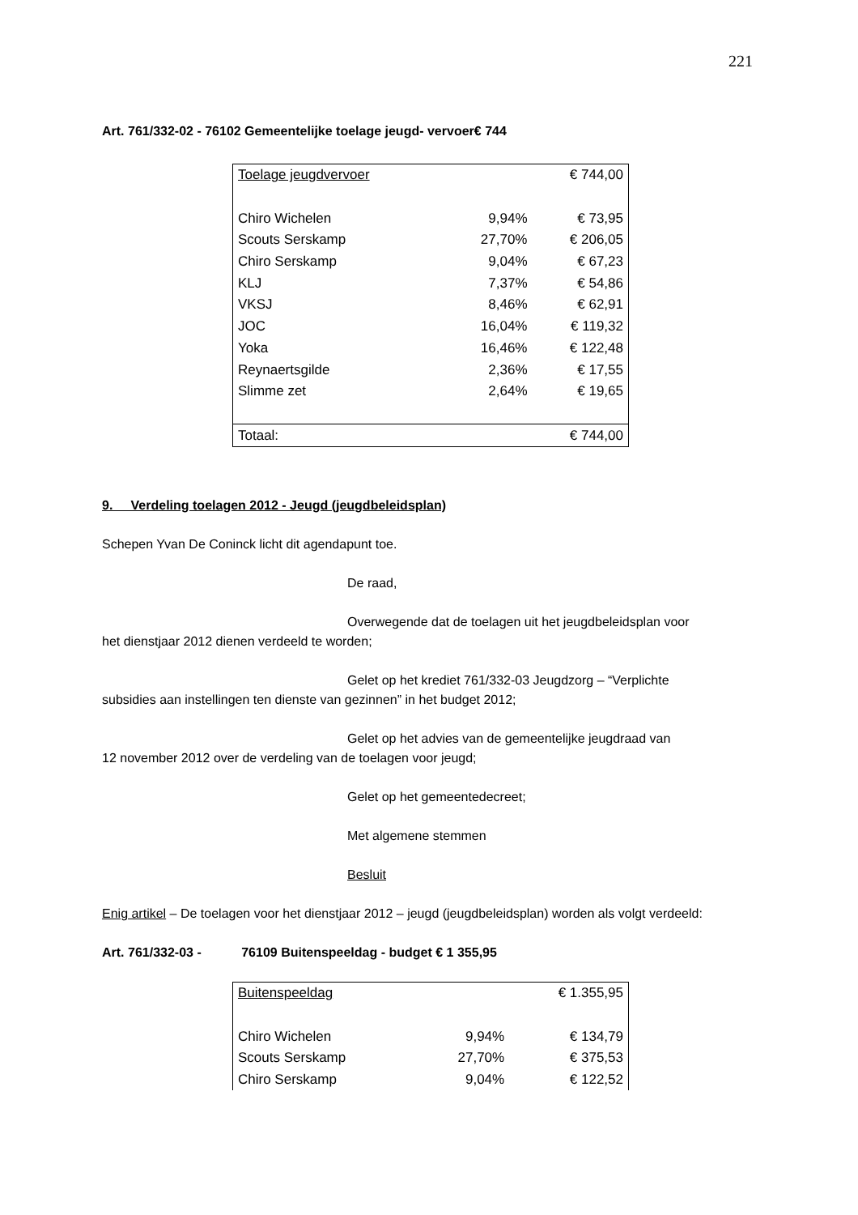221
Art. 761/332-02 - 76102 Gemeentelijke toelage jeugd- vervoer€ 744
| Toelage jeugdvervoer | | € 744,00 |
| Chiro Wichelen | 9,94% | € 73,95 |
| Scouts Serskamp | 27,70% | € 206,05 |
| Chiro Serskamp | 9,04% | € 67,23 |
| KLJ | 7,37% | € 54,86 |
| VKSJ | 8,46% | € 62,91 |
| JOC | 16,04% | € 119,32 |
| Yoka | 16,46% | € 122,48 |
| Reynaertsgilde | 2,36% | € 17,55 |
| Slimme zet | 2,64% | € 19,65 |
| Totaal: | | € 744,00 |
9. Verdeling toelagen 2012 - Jeugd (jeugdbeleidsplan)
Schepen Yvan De Coninck licht dit agendapunt toe.
De raad,
Overwegende dat de toelagen uit het jeugdbeleidsplan voor
het dienstjaar 2012 dienen verdeeld te worden;
Gelet op het krediet 761/332-03 Jeugdzorg – “Verplichte
subsidies aan instellingen ten dienste van gezinnen” in het budget 2012;
Gelet op het advies van de gemeentelijke jeugdraad van
12 november 2012 over de verdeling van de toelagen voor jeugd;
Gelet op het gemeentedecreet;
Met algemene stemmen
Besluit
Enig artikel – De toelagen voor het dienstjaar 2012 – jeugd (jeugdbeleidsplan) worden als volgt verdeeld:
Art. 761/332-03 - 76109 Buitenspeeldag - budget € 1 355,95
| Buitenspeeldag | | € 1.355,95 |
| Chiro Wichelen | 9,94% | € 134,79 |
| Scouts Serskamp | 27,70% | € 375,53 |
| Chiro Serskamp | 9,04% | € 122,52 |